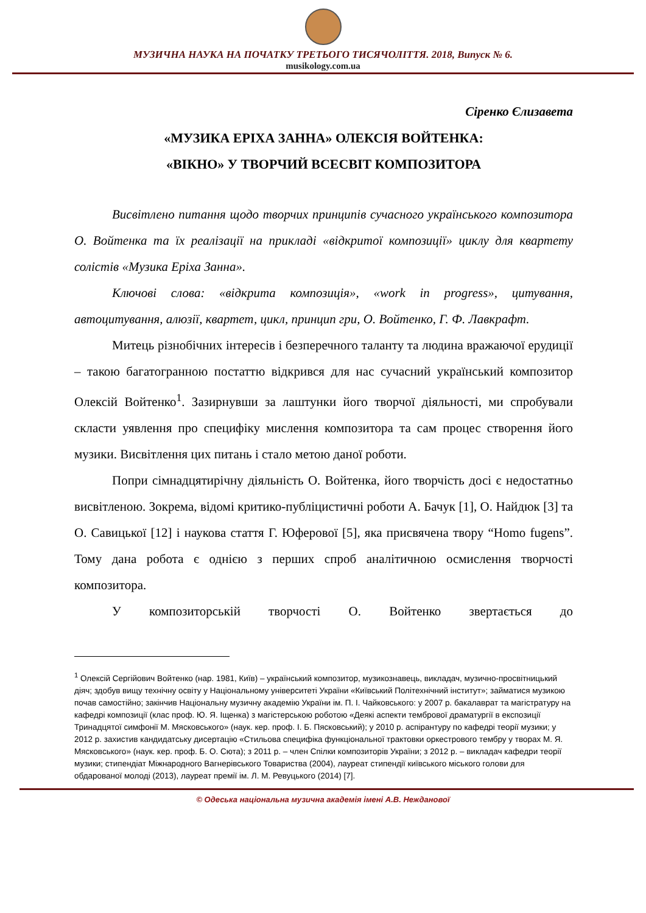МУЗИЧНА НАУКА НА ПОЧАТКУ ТРЕТЬОГО ТИСЯЧОЛІТТЯ. 2018, Випуск № 6.
musikology.com.ua
Сіренко Єлизавета
«МУЗИКА ЕРІХА ЗАННА» ОЛЕКСІЯ ВОЙТЕНКА:
«ВІКНО» У ТВОРЧИЙ ВСЕСВІТ КОМПОЗИТОРА
Висвітлено питання щодо творчих принципів сучасного українського композитора О. Войтенка та їх реалізації на прикладі «відкритої композиції» циклу для квартету солістів «Музика Еріха Занна».
Ключові слова: «відкрита композиція», «work in progress», цитування, автоцитування, алюзії, квартет, цикл, принцип гри, О. Войтенко, Г. Ф. Лавкрафт.
Митець різнобічних інтересів і безперечного таланту та людина вражаючої ерудиції – такою багатогранною постаттю відкрився для нас сучасний український композитор Олексій Войтенко<sup>1</sup>. Зазирнувши за лаштунки його творчої діяльності, ми спробували скласти уявлення про специфіку мислення композитора та сам процес створення його музики. Висвітлення цих питань і стало метою даної роботи.
Попри сімнадцятирічну діяльність О. Войтенка, його творчість досі є недостатньо висвітленою. Зокрема, відомі критико-публіцистичні роботи А. Бачук [1], О. Найдюк [3] та О. Савицької [12] і наукова стаття Г. Юферової [5], яка присвячена твору “Homo fugens”. Тому дана робота є однією з перших спроб аналітичною осмислення творчості композитора.
У композиторській творчості О. Войтенко звертається до
<sup>1</sup> Олексій Сергійович Войтенко (нар. 1981, Київ) – український композитор, музикознавець, викладач, музично-просвітницький діяч; здобув вищу технічну освіту у Національному університеті України «Київський Політехнічний інститут»; займатися музикою почав самостійно; закінчив Національну музичну академію України ім. П. І. Чайковського: у 2007 р. бакалаврат та магістратуру на кафедрі композиції (клас проф. Ю. Я. Іщенка) з магістерською роботою «Деякі аспекти тембрової драматургії в експозиції Тринадцятої симфонії М. Мясковського» (наук. кер. проф. І. Б. Пясковський); у 2010 р. аспірантуру по кафедрі теорії музики; у 2012 р. захистив кандидатську дисертацію «Стильова специфіка функціональної трактовки оркестрового тембру у творах М. Я. Мясковського» (наук. кер. проф. Б. О. Сюта); з 2011 р. – член Спілки композиторів України; з 2012 р. – викладач кафедри теорії музики; стипендіат Міжнародного Вагнерівського Товариства (2004), лауреат стипендії київського міського голови для обдарованої молоді (2013), лауреат премії ім. Л. М. Ревуцького (2014) [7].
© Одеська національна музична академія імені А.В. Нежданової